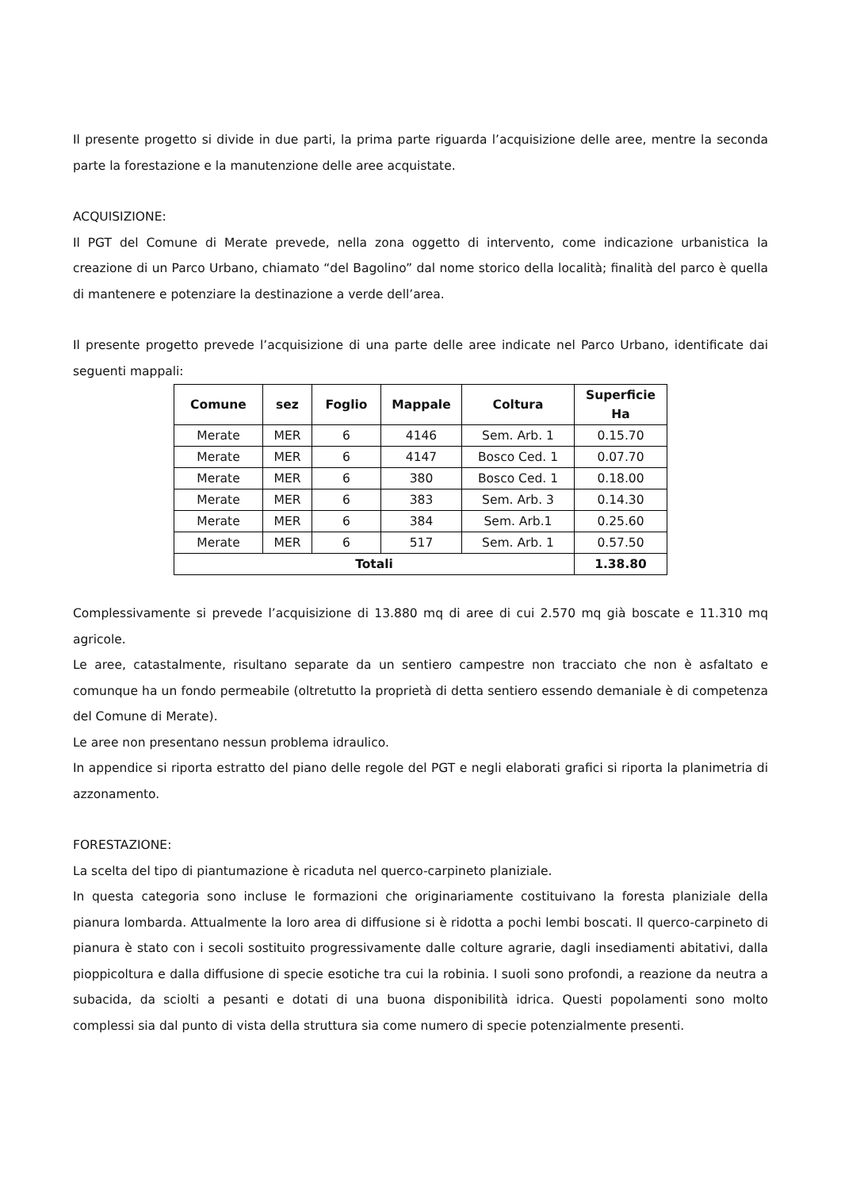Il presente progetto si divide in due parti, la prima parte riguarda l’acquisizione delle aree, mentre la seconda parte la forestazione e la manutenzione delle aree acquistate.
ACQUISIZIONE:
Il PGT del Comune di Merate prevede, nella zona oggetto di intervento, come indicazione urbanistica la creazione di un Parco Urbano, chiamato “del Bagolino” dal nome storico della località; finalità del parco è quella di mantenere e potenziare la destinazione a verde dell’area.
Il presente progetto prevede l’acquisizione di una parte delle aree indicate nel Parco Urbano, identificate dai seguenti mappali:
| Comune | sez | Foglio | Mappale | Coltura | Superficie Ha |
| --- | --- | --- | --- | --- | --- |
| Merate | MER | 6 | 4146 | Sem. Arb. 1 | 0.15.70 |
| Merate | MER | 6 | 4147 | Bosco Ced. 1 | 0.07.70 |
| Merate | MER | 6 | 380 | Bosco Ced. 1 | 0.18.00 |
| Merate | MER | 6 | 383 | Sem. Arb. 3 | 0.14.30 |
| Merate | MER | 6 | 384 | Sem. Arb.1 | 0.25.60 |
| Merate | MER | 6 | 517 | Sem. Arb. 1 | 0.57.50 |
| Totali | | | | | 1.38.80 |
Complessivamente si prevede l’acquisizione di 13.880 mq di aree di cui 2.570 mq già boscate e 11.310 mq agricole.
Le aree, catastalmente, risultano separate da un sentiero campestre non tracciato che non è asfaltato e comunque ha un fondo permeabile (oltretutto la proprietà di detta sentiero essendo demaniale è di competenza del Comune di Merate).
Le aree non presentano nessun problema idraulico.
In appendice si riporta estratto del piano delle regole del PGT e negli elaborati grafici si riporta la planimetria di azzonamento.
FORESTAZIONE:
La scelta del tipo di piantumazione è ricaduta nel querco-carpineto planiziale.
In questa categoria sono incluse le formazioni che originariamente costituivano la foresta planiziale della pianura lombarda. Attualmente la loro area di diffusione si è ridotta a pochi lembi boscati. Il querco-carpineto di pianura è stato con i secoli sostituito progressivamente dalle colture agrarie, dagli insediamenti abitativi, dalla pioppicoltura e dalla diffusione di specie esotiche tra cui la robinia. I suoli sono profondi, a reazione da neutra a subacida, da sciolti a pesanti e dotati di una buona disponibilità idrica. Questi popolamenti sono molto complessi sia dal punto di vista della struttura sia come numero di specie potenzialmente presenti.